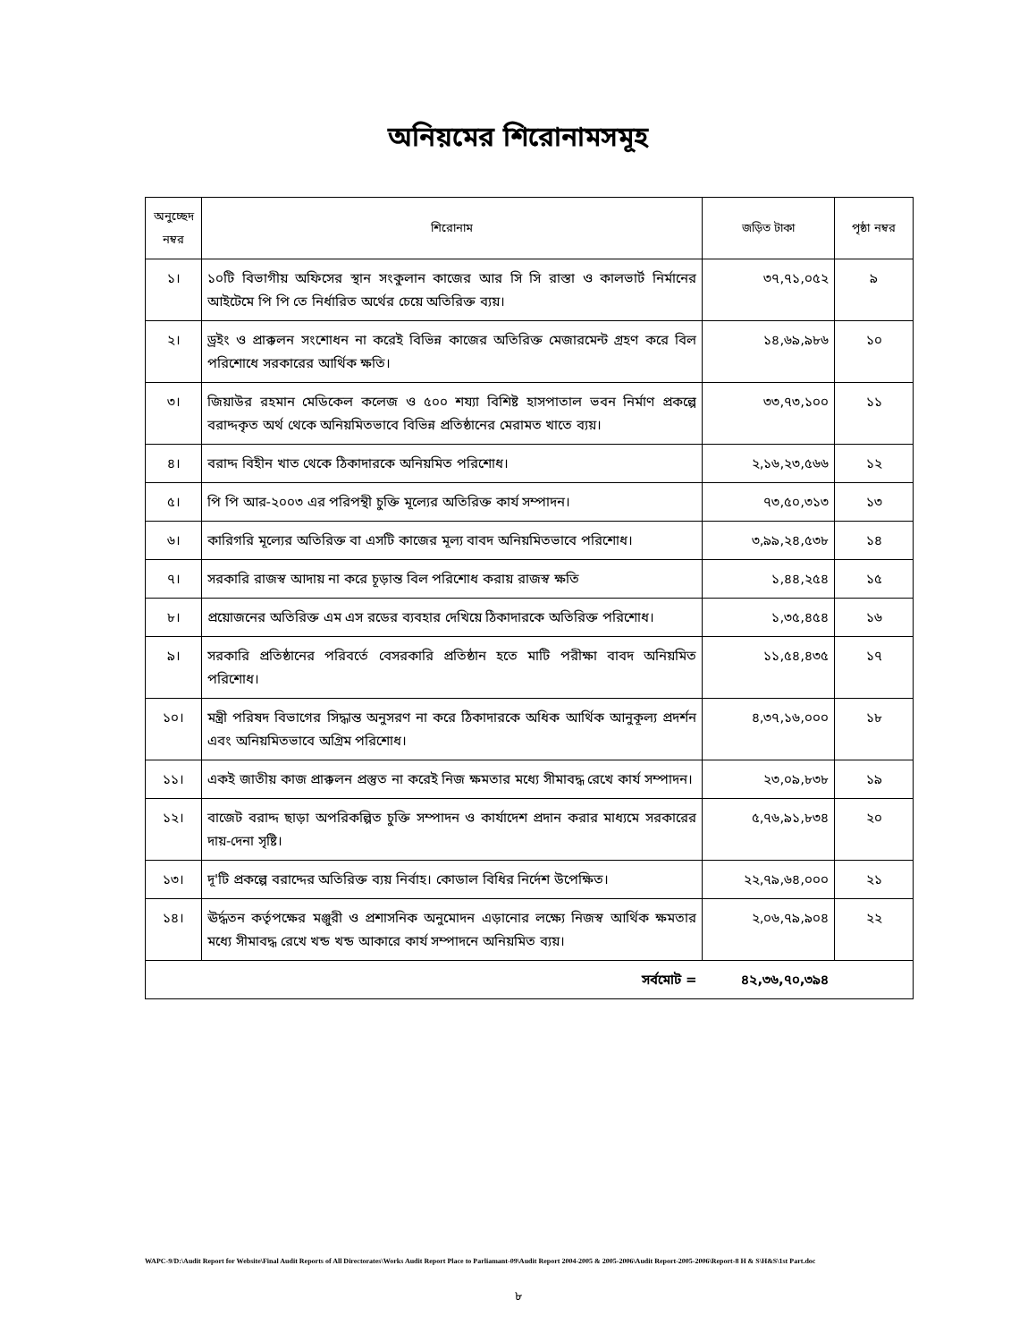অনিয়মের শিরোনামসমূহ
| অনুচ্ছেদ নম্বর | শিরোনাম | জড়িত টাকা | পৃষ্ঠা নম্বর |
| --- | --- | --- | --- |
| ১। | ১০টি বিভাগীয় অফিসের স্থান সংকুলান কাজের আর সি সি রাস্তা ও কালভার্ট নির্মানের আইটেমে পি পি তে নির্ধারিত অর্থের চেয়ে অতিরিক্ত ব্যয়। | ৩৭,৭১,০৫২ | ৯ |
| ২। | ড্রইং ও প্রাক্কলন সংশোধন না করেই বিভিন্ন কাজের অতিরিক্ত মেজারমেন্ট গ্রহণ করে বিল পরিশোধে সরকারের আর্থিক ক্ষতি। | ১৪,৬৯,৯৮৬ | ১০ |
| ৩। | জিয়াউর রহমান মেডিকেল কলেজ ও ৫০০ শয্যা বিশিষ্ট হাসপাতাল ভবন নির্মাণ প্রকল্পে বরাদ্দকৃত অর্থ থেকে অনিয়মিতভাবে বিভিন্ন প্রতিষ্ঠানের মেরামত খাতে ব্যয়। | ৩৩,৭৩,১০০ | ১১ |
| ৪। | বরাদ্দ বিহীন খাত থেকে ঠিকাদারকে অনিয়মিত পরিশোধ। | ২,১৬,২৩,৫৬৬ | ১২ |
| ৫। | পি পি আর-২০০৩ এর পরিপন্থী চুক্তি মূল্যের অতিরিক্ত কার্য সম্পাদন। | ৭৩,৫০,৩১৩ | ১৩ |
| ৬। | কারিগরি মূল্যের অতিরিক্ত বা এসটি কাজের মূল্য বাবদ অনিয়মিতভাবে পরিশোধ। | ৩,৯৯,২৪,৫৩৮ | ১৪ |
| ৭। | সরকারি রাজস্ব আদায় না করে চূড়ান্ত বিল পরিশোধ করায় রাজস্ব ক্ষতি | ১,৪৪,২৫৪ | ১৫ |
| ৮। | প্রয়োজনের অতিরিক্ত এম এস রডের ব্যবহার দেখিয়ে ঠিকাদারকে অতিরিক্ত পরিশোধ। | ১,৩৫,৪৫৪ | ১৬ |
| ৯। | সরকারি প্রতিষ্ঠানের পরিবর্তে বেসরকারি প্রতিষ্ঠান হতে মাটি পরীক্ষা বাবদ অনিয়মিত পরিশোধ। | ১১,৫৪,৪৩৫ | ১৭ |
| ১০। | মন্ত্রী পরিষদ বিভাগের সিদ্ধান্ত অনুসরণ না করে ঠিকাদারকে অধিক আর্থিক আনুকূল্য প্রদর্শন এবং অনিয়মিতভাবে অগ্রিম পরিশোধ। | ৪,৩৭,১৬,০০০ | ১৮ |
| ১১। | একই জাতীয় কাজ প্রাক্কলন প্রস্তুত না করেই নিজ ক্ষমতার মধ্যে সীমাবদ্ধ রেখে কার্য সম্পাদন। | ২৩,০৯,৮৩৮ | ১৯ |
| ১২। | বাজেট বরাদ্দ ছাড়া অপরিকল্পিত চুক্তি সম্পাদন ও কার্যাদেশ প্রদান করার মাধ্যমে সরকারের দায়-দেনা সৃষ্টি। | ৫,৭৬,৯১,৮৩৪ | ২০ |
| ১৩। | দূ'টি প্রকল্পে বরাদ্দের অতিরিক্ত ব্যয় নির্বাহ। কোডাল বিধির নির্দেশ উপেক্ষিত। | ২২,৭৯,৬৪,০০০ | ২১ |
| ১৪। | ঊর্দ্ধতন কর্তৃপক্ষের মঞ্জুরী ও প্রশাসনিক অনুমোদন এড়ানোর লক্ষ্যে নিজস্ব আর্থিক ক্ষমতার মধ্যে সীমাবদ্ধ রেখে খন্ড খন্ড আকারে কার্য সম্পাদনে অনিয়মিত ব্যয়। | ২,০৬,৭৯,৯০৪ | ২২ |
| সর্বমোট = | | ৪২,৩৬,৭০,৩৯৪ | |
WAPC-9/D:\Audit Report for Website\Final Audit Reports of All Directorates\Works Audit Report Place to Parliamant-09\Audit Report 2004-2005 & 2005-2006\Audit Report-2005-2006\Report-8 H & S\H&S\1st Part.doc
৮